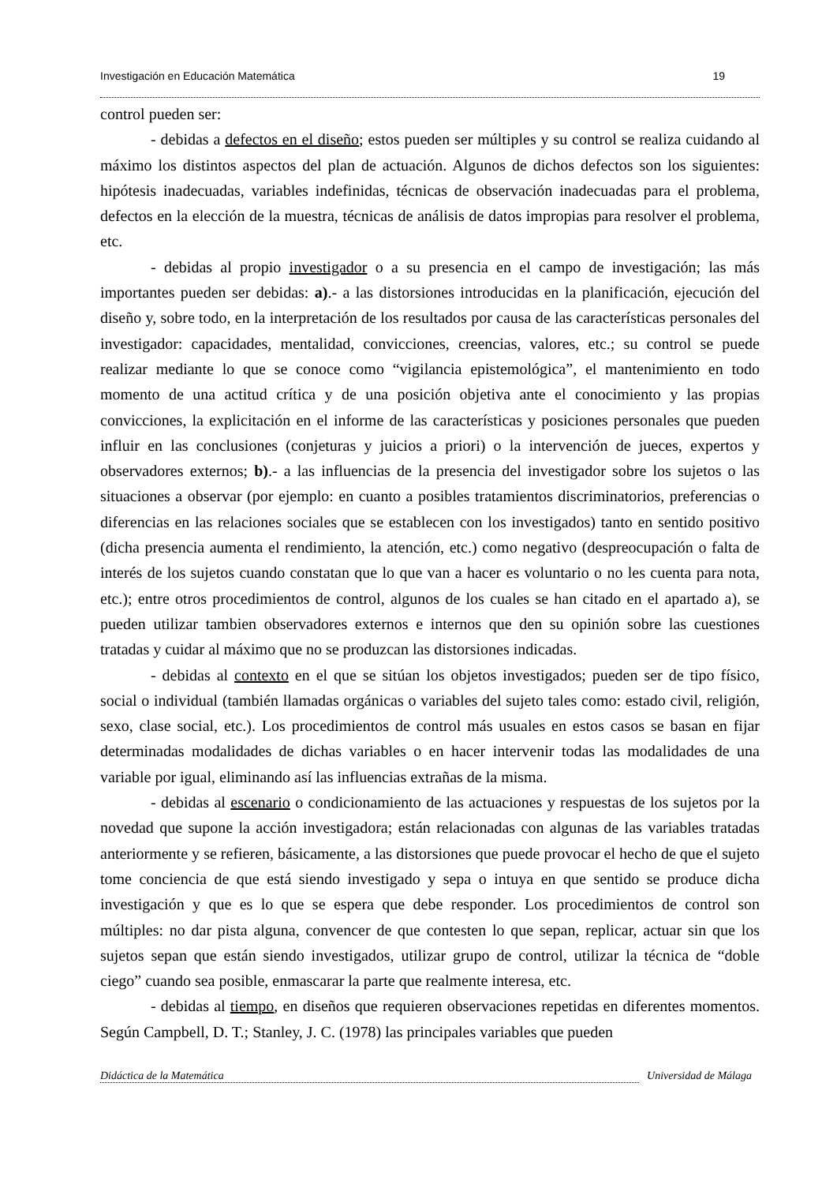Investigación en Educación Matemática 19
control pueden ser:
- debidas a defectos en el diseño; estos pueden ser múltiples y su control se realiza cuidando al máximo los distintos aspectos del plan de actuación. Algunos de dichos defectos son los siguientes: hipótesis inadecuadas, variables indefinidas, técnicas de observación inadecuadas para el problema, defectos en la elección de la muestra, técnicas de análisis de datos impropias para resolver el problema, etc.
- debidas al propio investigador o a su presencia en el campo de investigación; las más importantes pueden ser debidas: a).- a las distorsiones introducidas en la planificación, ejecución del diseño y, sobre todo, en la interpretación de los resultados por causa de las características personales del investigador: capacidades, mentalidad, convicciones, creencias, valores, etc.; su control se puede realizar mediante lo que se conoce como “vigilancia epistemológica”, el mantenimiento en todo momento de una actitud crítica y de una posición objetiva ante el conocimiento y las propias convicciones, la explicitación en el informe de las características y posiciones personales que pueden influir en las conclusiones (conjeturas y juicios a priori) o la intervención de jueces, expertos y observadores externos; b).- a las influencias de la presencia del investigador sobre los sujetos o las situaciones a observar (por ejemplo: en cuanto a posibles tratamientos discriminatorios, preferencias o diferencias en las relaciones sociales que se establecen con los investigados) tanto en sentido positivo (dicha presencia aumenta el rendimiento, la atención, etc.) como negativo (despreocupación o falta de interés de los sujetos cuando constatan que lo que van a hacer es voluntario o no les cuenta para nota, etc.); entre otros procedimientos de control, algunos de los cuales se han citado en el apartado a), se pueden utilizar tambien observadores externos e internos que den su opinión sobre las cuestiones tratadas y cuidar al máximo que no se produzcan las distorsiones indicadas.
- debidas al contexto en el que se sitúan los objetos investigados; pueden ser de tipo físico, social o individual (también llamadas orgánicas o variables del sujeto tales como: estado civil, religión, sexo, clase social, etc.). Los procedimientos de control más usuales en estos casos se basan en fijar determinadas modalidades de dichas variables o en hacer intervenir todas las modalidades de una variable por igual, eliminando así las influencias extrañas de la misma.
- debidas al escenario o condicionamiento de las actuaciones y respuestas de los sujetos por la novedad que supone la acción investigadora; están relacionadas con algunas de las variables tratadas anteriormente y se refieren, básicamente, a las distorsiones que puede provocar el hecho de que el sujeto tome conciencia de que está siendo investigado y sepa o intuya en que sentido se produce dicha investigación y que es lo que se espera que debe responder. Los procedimientos de control son múltiples: no dar pista alguna, convencer de que contesten lo que sepan, replicar, actuar sin que los sujetos sepan que están siendo investigados, utilizar grupo de control, utilizar la técnica de “doble ciego” cuando sea posible, enmascarar la parte que realmente interesa, etc.
- debidas al tiempo, en diseños que requieren observaciones repetidas en diferentes momentos. Según Campbell, D. T.; Stanley, J. C. (1978) las principales variables que pueden
Didáctica de la Matemática Universidad de Málaga